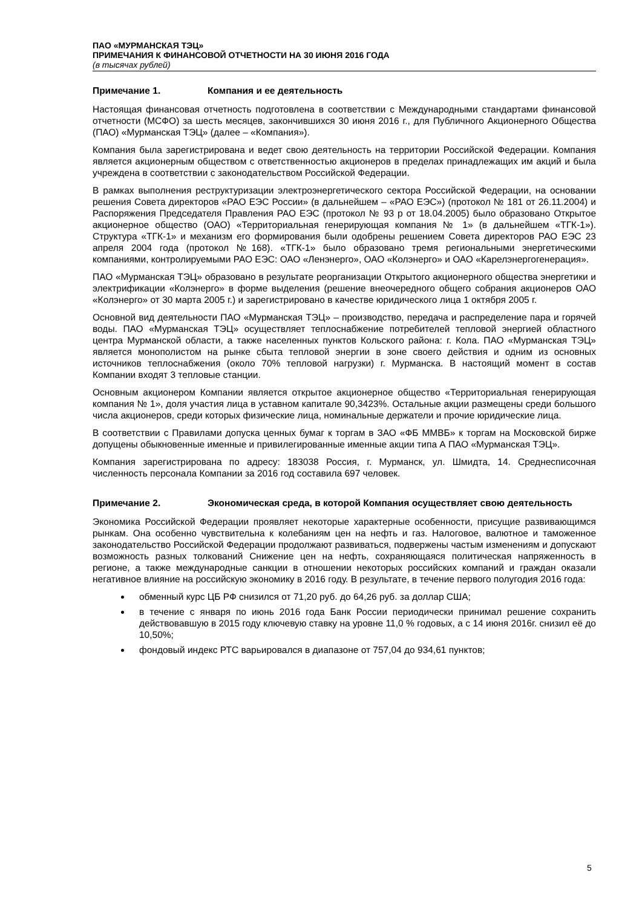ПАО «МУРМАНСКАЯ ТЭЦ»
ПРИМЕЧАНИЯ К ФИНАНСОВОЙ ОТЧЕТНОСТИ НА 30 ИЮНЯ 2016 ГОДА
(в тысячах рублей)
Примечание 1. Компания и ее деятельность
Настоящая финансовая отчетность подготовлена в соответствии с Международными стандартами финансовой отчетности (МСФО) за шесть месяцев, закончившихся 30 июня 2016 г., для Публичного Акционерного Общества (ПАО) «Мурманская ТЭЦ» (далее – «Компания»).
Компания была зарегистрирована и ведет свою деятельность на территории Российской Федерации. Компания является акционерным обществом с ответственностью акционеров в пределах принадлежащих им акций и была учреждена в соответствии с законодательством Российской Федерации.
В рамках выполнения реструктуризации электроэнергетического сектора Российской Федерации, на основании решения Совета директоров «РАО ЕЭС России» (в дальнейшем – «РАО ЕЭС») (протокол № 181 от 26.11.2004) и Распоряжения Председателя Правления РАО ЕЭС (протокол № 93 р от 18.04.2005) было образовано Открытое акционерное общество (ОАО) «Территориальная генерирующая компания № 1» (в дальнейшем «ТГК-1»). Структура «ТГК-1» и механизм его формирования были одобрены решением Совета директоров РАО ЕЭС 23 апреля 2004 года (протокол №168). «ТГК-1» было образовано тремя региональными энергетическими компаниями, контролируемыми РАО ЕЭС: ОАО «Ленэнерго», ОАО «Колэнерго» и ОАО «Карелэнергогенерация».
ПАО «Мурманская ТЭЦ» образовано в результате реорганизации Открытого акционерного общества энергетики и электрификации «Колэнерго» в форме выделения (решение внеочередного общего собрания акционеров ОАО «Колэнерго» от 30 марта 2005 г.) и зарегистрировано в качестве юридического лица 1 октября 2005 г.
Основной вид деятельности ПАО «Мурманская ТЭЦ» – производство, передача и распределение пара и горячей воды. ПАО «Мурманская ТЭЦ» осуществляет теплоснабжение потребителей тепловой энергией областного центра Мурманской области, а также населенных пунктов Кольского района: г. Кола. ПАО «Мурманская ТЭЦ» является монополистом на рынке сбыта тепловой энергии в зоне своего действия и одним из основных источников теплоснабжения (около 70% тепловой нагрузки) г. Мурманска. В настоящий момент в состав Компании входят 3 тепловые станции.
Основным акционером Компании является открытое акционерное общество «Территориальная генерирующая компания № 1», доля участия лица в уставном капитале 90,3423%. Остальные акции размещены среди большого числа акционеров, среди которых физические лица, номинальные держатели и прочие юридические лица.
В соответствии с Правилами допуска ценных бумаг к торгам в ЗАО «ФБ ММВБ» к торгам на Московской бирже допущены обыкновенные именные и привилегированные именные акции типа А ПАО «Мурманская ТЭЦ».
Компания зарегистрирована по адресу: 183038 Россия, г. Мурманск, ул. Шмидта, 14. Среднесписочная численность персонала Компании за 2016 год составила 697 человек.
Примечание 2. Экономическая среда, в которой Компания осуществляет свою деятельность
Экономика Российской Федерации проявляет некоторые характерные особенности, присущие развивающимся рынкам. Она особенно чувствительна к колебаниям цен на нефть и газ. Налоговое, валютное и таможенное законодательство Российской Федерации продолжают развиваться, подвержены частым изменениям и допускают возможность разных толкований Снижение цен на нефть, сохраняющаяся политическая напряженность в регионе, а также международные санкции в отношении некоторых российских компаний и граждан оказали негативное влияние на российскую экономику в 2016 году. В результате, в течение первого полугодия 2016 года:
обменный курс ЦБ РФ снизился от 71,20 руб. до 64,26 руб. за доллар США;
в течение с января по июнь 2016 года Банк России периодически принимал решение сохранить действовавшую в 2015 году ключевую ставку на уровне 11,0 % годовых, а с 14 июня 2016г. снизил её до 10,50%;
фондовый индекс РТС варьировался в диапазоне от 757,04 до 934,61 пунктов;
5